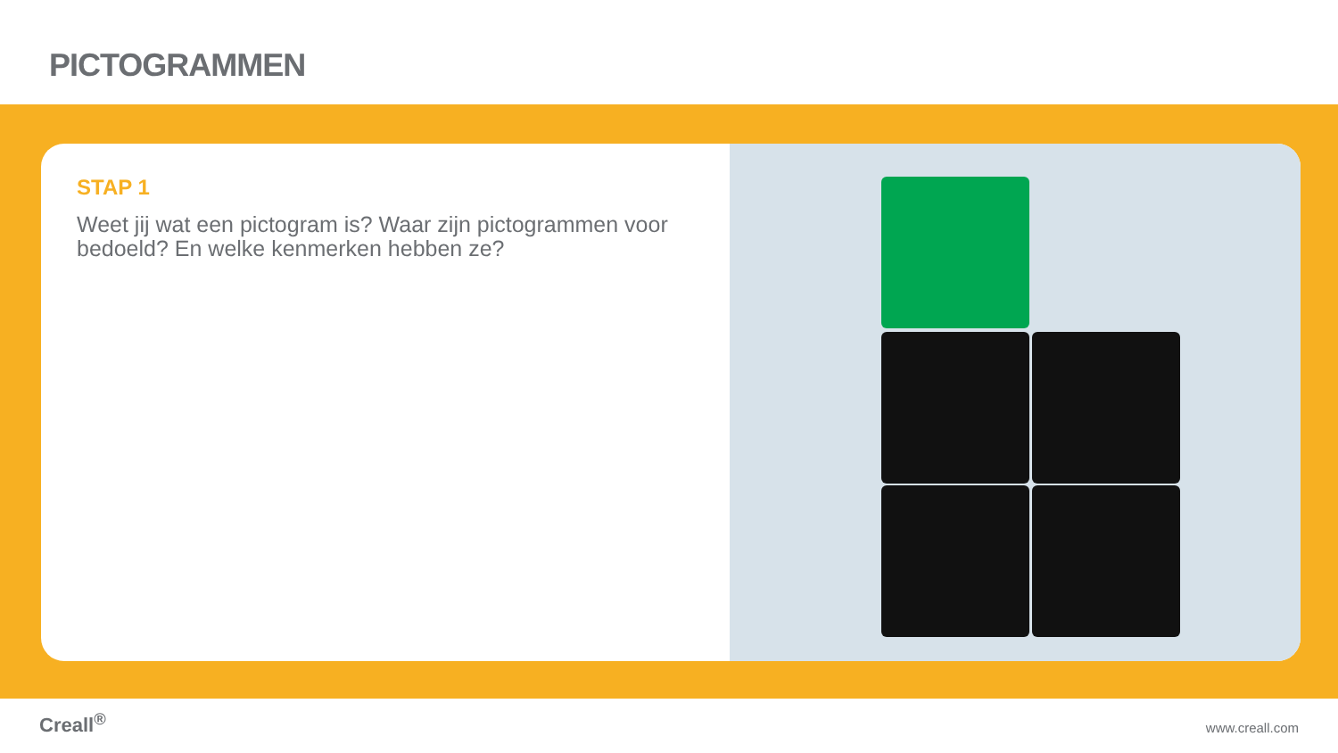PICTOGRAMMEN
STAP 1
Weet jij wat een pictogram is? Waar zijn pictogrammen voor bedoeld? En welke kenmerken hebben ze?
Creall<sup>®</sup> www.creall.com